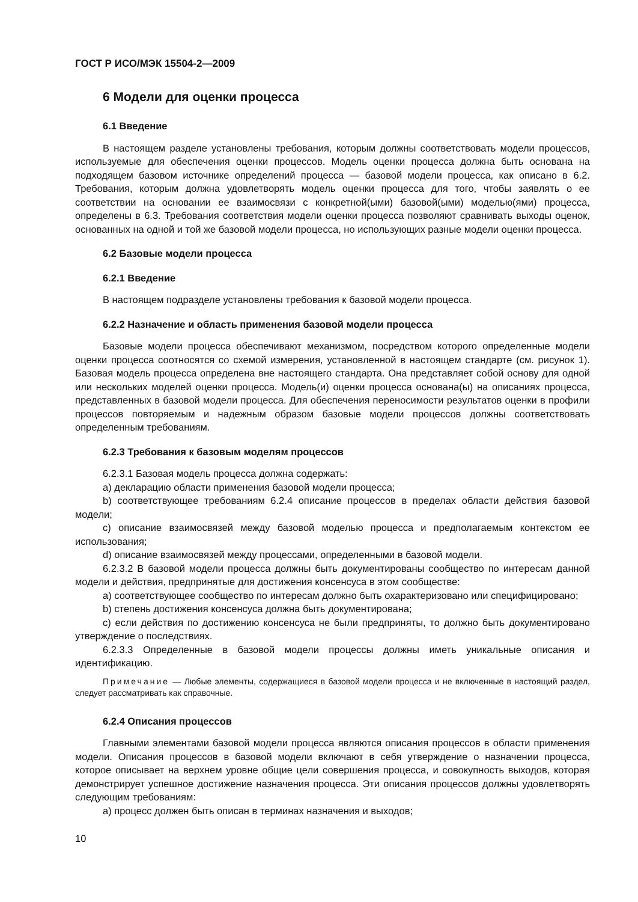ГОСТ Р ИСО/МЭК 15504-2—2009
6 Модели для оценки процесса
6.1 Введение
В настоящем разделе установлены требования, которым должны соответствовать модели процессов, используемые для обеспечения оценки процессов. Модель оценки процесса должна быть основана на подходящем базовом источнике определений процесса — базовой модели процесса, как описано в 6.2. Требования, которым должна удовлетворять модель оценки процесса для того, чтобы заявлять о ее соответствии на основании ее взаимосвязи с конкретной(ыми) базовой(ыми) моделью(ями) процесса, определены в 6.3. Требования соответствия модели оценки процесса позволяют сравнивать выходы оценок, основанных на одной и той же базовой модели процесса, но использующих разные модели оценки процесса.
6.2 Базовые модели процесса
6.2.1 Введение
В настоящем подразделе установлены требования к базовой модели процесса.
6.2.2 Назначение и область применения базовой модели процесса
Базовые модели процесса обеспечивают механизмом, посредством которого определенные модели оценки процесса соотносятся со схемой измерения, установленной в настоящем стандарте (см. рисунок 1). Базовая модель процесса определена вне настоящего стандарта. Она представляет собой основу для одной или нескольких моделей оценки процесса. Модель(и) оценки процесса основана(ы) на описаниях процесса, представленных в базовой модели процесса. Для обеспечения переносимости результатов оценки в профили процессов повторяемым и надежным образом базовые модели процессов должны соответствовать определенным требованиям.
6.2.3 Требования к базовым моделям процессов
6.2.3.1 Базовая модель процесса должна содержать:
a) декларацию области применения базовой модели процесса;
b) соответствующее требованиям 6.2.4 описание процессов в пределах области действия базовой модели;
c) описание взаимосвязей между базовой моделью процесса и предполагаемым контекстом ее использования;
d) описание взаимосвязей между процессами, определенными в базовой модели.
6.2.3.2 В базовой модели процесса должны быть документированы сообщество по интересам данной модели и действия, предпринятые для достижения консенсуса в этом сообществе:
a) соответствующее сообщество по интересам должно быть охарактеризовано или специфицировано;
b) степень достижения консенсуса должна быть документирована;
c) если действия по достижению консенсуса не были предприняты, то должно быть документировано утверждение о последствиях.
6.2.3.3 Определенные в базовой модели процессы должны иметь уникальные описания и идентификацию.
Примечание — Любые элементы, содержащиеся в базовой модели процесса и не включенные в настоящий раздел, следует рассматривать как справочные.
6.2.4 Описания процессов
Главными элементами базовой модели процесса являются описания процессов в области применения модели. Описания процессов в базовой модели включают в себя утверждение о назначении процесса, которое описывает на верхнем уровне общие цели совершения процесса, и совокупность выходов, которая демонстрирует успешное достижение назначения процесса. Эти описания процессов должны удовлетворять следующим требованиям:
a) процесс должен быть описан в терминах назначения и выходов;
10